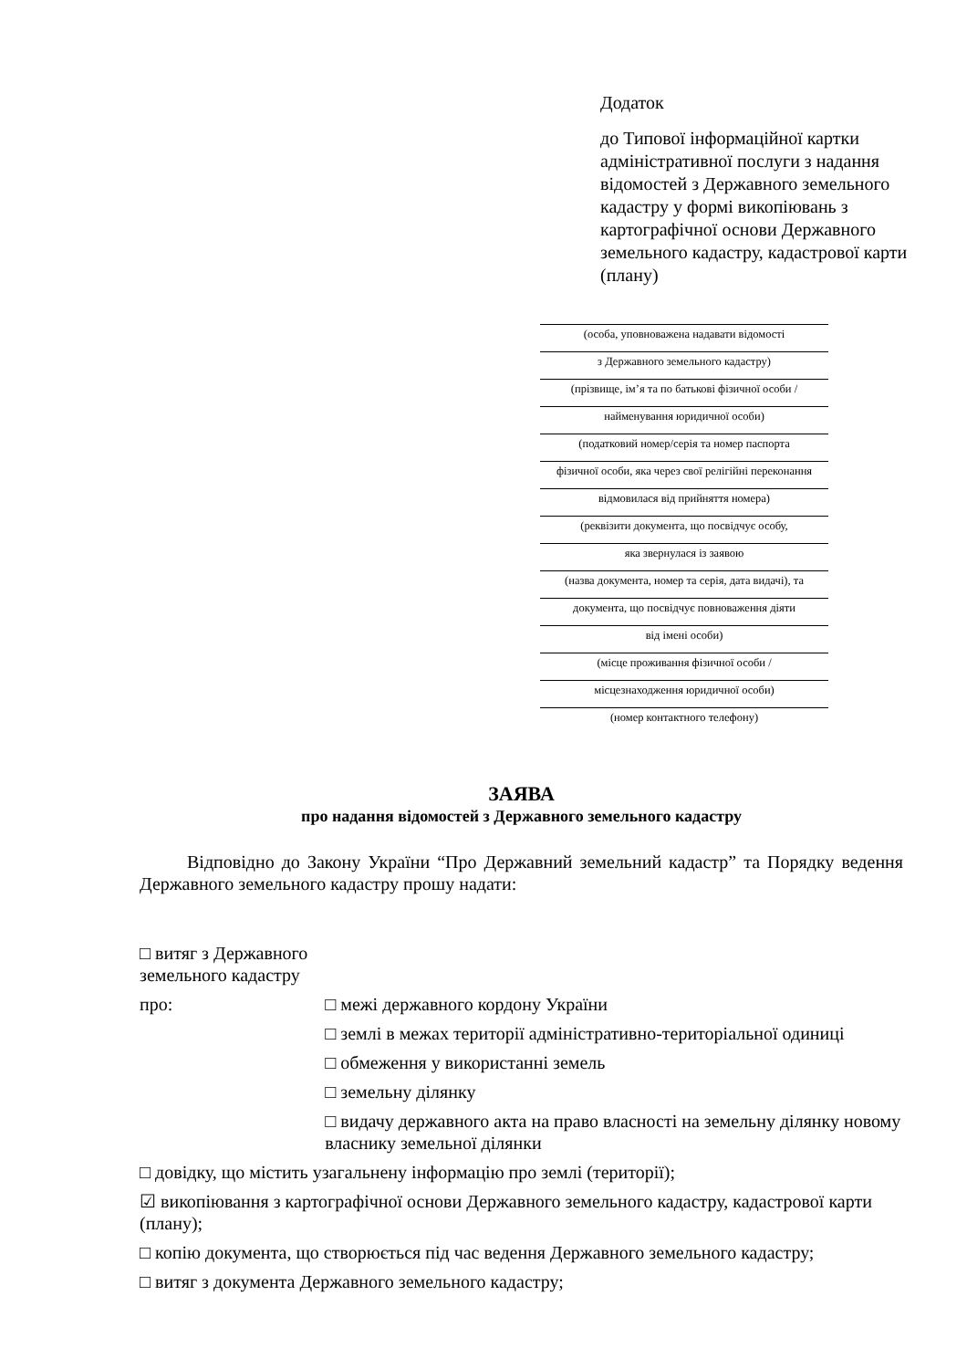Додаток
до Типової інформаційної картки адміністративної послуги з надання відомостей з Державного земельного кадастру у формі викопіювань з картографічної основи Державного земельного кадастру, кадастрової карти (плану)
(особа, уповноважена надавати відомості
з Державного земельного кадастру)
(прізвище, ім’я та по батькові фізичної особи /
найменування юридичної особи)
(податковий номер/серія та номер паспорта
фізичної особи, яка через свої релігійні переконання
відмовилася від прийняття номера)
(реквізити документа, що посвідчує особу,
яка звернулася із заявою
(назва документа, номер та серія, дата видачі), та
документа, що посвідчує повноваження діяти
від імені особи)
(місце проживання фізичної особи /
місцезнаходження юридичної особи)
(номер контактного телефону)
ЗАЯВА
про надання відомостей з Державного земельного кадастру
Відповідно до Закону України “Про Державний земельний кадастр” та Порядку ведення Державного земельного кадастру прошу надати:
□ витяг з Державного земельного кадастру
про: □ межі державного кордону України
□ землі в межах території адміністративно-територіальної одиниці
□ обмеження у використанні земель
□ земельну ділянку
□ видачу державного акта на право власності на земельну ділянку новому власнику земельної ділянки
□ довідку, що містить узагальнену інформацію про землі (території);
☑ викопіювання з картографічної основи Державного земельного кадастру, кадастрової карти (плану);
□ копію документа, що створюється під час ведення Державного земельного кадастру;
□ витяг з документа Державного земельного кадастру;